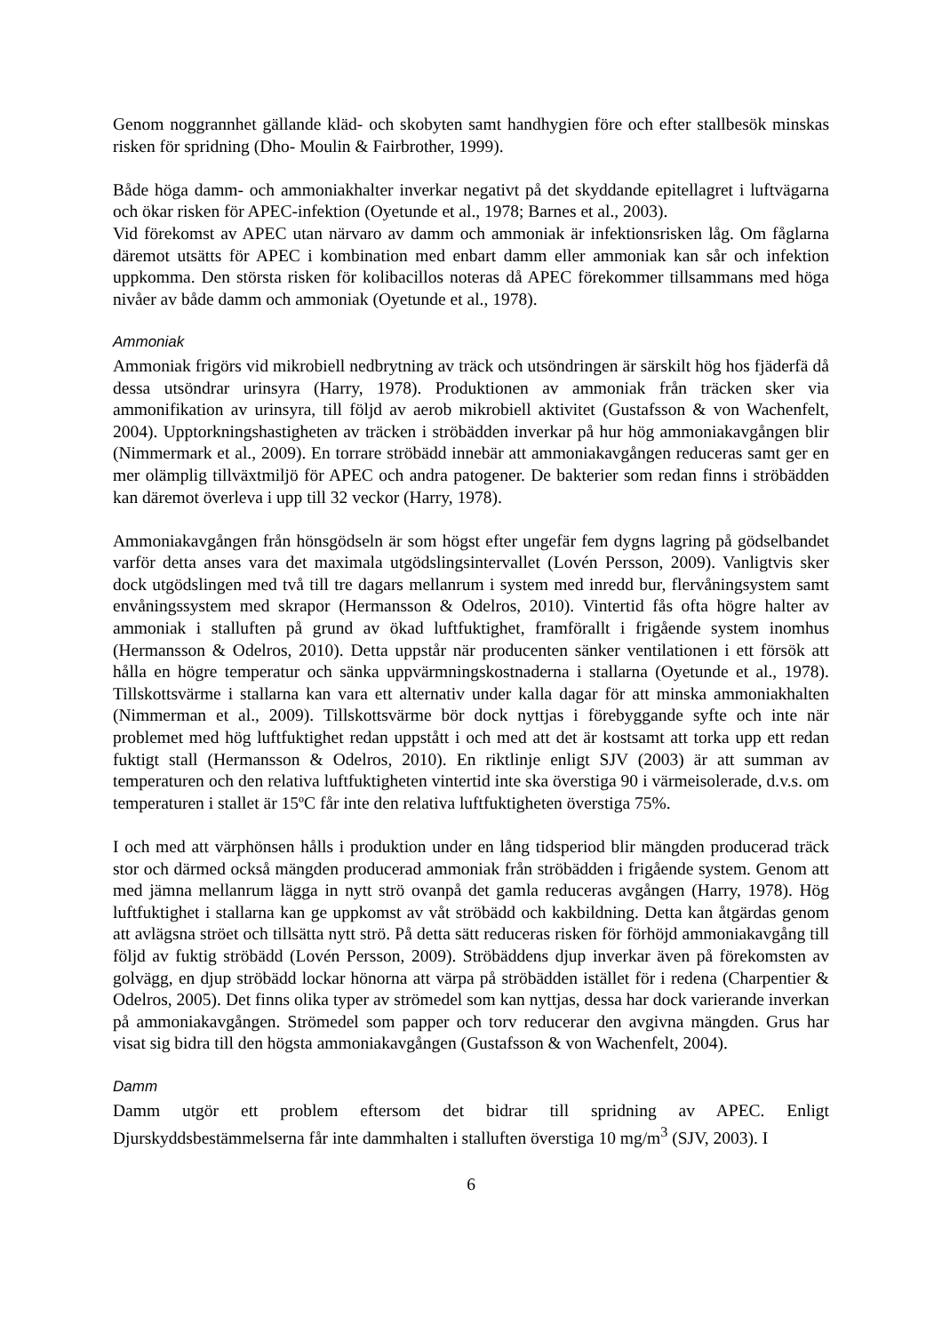Genom noggrannhet gällande kläd- och skobyten samt handhygien före och efter stallbesök minskas risken för spridning (Dho- Moulin & Fairbrother, 1999).
Både höga damm- och ammoniakhalter inverkar negativt på det skyddande epitellagret i luftvägarna och ökar risken för APEC-infektion (Oyetunde et al., 1978; Barnes et al., 2003).
Vid förekomst av APEC utan närvaro av damm och ammoniak är infektionsrisken låg. Om fåglarna däremot utsätts för APEC i kombination med enbart damm eller ammoniak kan sår och infektion uppkomma. Den största risken för kolibacillos noteras då APEC förekommer tillsammans med höga nivåer av både damm och ammoniak (Oyetunde et al., 1978).
Ammoniak
Ammoniak frigörs vid mikrobiell nedbrytning av träck och utsöndringen är särskilt hög hos fjäderfä då dessa utsöndrar urinsyra (Harry, 1978). Produktionen av ammoniak från träcken sker via ammonifikation av urinsyra, till följd av aerob mikrobiell aktivitet (Gustafsson & von Wachenfelt, 2004). Upptorkningshastigheten av träcken i ströbädden inverkar på hur hög ammoniakavgången blir (Nimmermark et al., 2009). En torrare ströbädd innebär att ammoniakavgången reduceras samt ger en mer olämplig tillväxtmiljö för APEC och andra patogener. De bakterier som redan finns i ströbädden kan däremot överleva i upp till 32 veckor (Harry, 1978).
Ammoniakavgången från hönsgödseln är som högst efter ungefär fem dygns lagring på gödselbandet varför detta anses vara det maximala utgödslingsintervallet (Lovén Persson, 2009). Vanligtvis sker dock utgödslingen med två till tre dagars mellanrum i system med inredd bur, flervåningsystem samt envåningssystem med skrapor (Hermansson & Odelros, 2010). Vintertid fås ofta högre halter av ammoniak i stalluften på grund av ökad luftfuktighet, framförallt i frigående system inomhus (Hermansson & Odelros, 2010). Detta uppstår när producenten sänker ventilationen i ett försök att hålla en högre temperatur och sänka uppvärmningskostnaderna i stallarna (Oyetunde et al., 1978). Tillskottsvärme i stallarna kan vara ett alternativ under kalla dagar för att minska ammoniakhalten (Nimmerman et al., 2009). Tillskottsvärme bör dock nyttjas i förebyggande syfte och inte när problemet med hög luftfuktighet redan uppstått i och med att det är kostsamt att torka upp ett redan fuktigt stall (Hermansson & Odelros, 2010). En riktlinje enligt SJV (2003) är att summan av temperaturen och den relativa luftfuktigheten vintertid inte ska överstiga 90 i värmeisolerade, d.v.s. om temperaturen i stallet är 15ºC får inte den relativa luftfuktigheten överstiga 75%.
I och med att värphönsen hålls i produktion under en lång tidsperiod blir mängden producerad träck stor och därmed också mängden producerad ammoniak från ströbädden i frigående system. Genom att med jämna mellanrum lägga in nytt strö ovanpå det gamla reduceras avgången (Harry, 1978). Hög luftfuktighet i stallarna kan ge uppkomst av våt ströbädd och kakbildning. Detta kan åtgärdas genom att avlägsna ströet och tillsätta nytt strö. På detta sätt reduceras risken för förhöjd ammoniakavgång till följd av fuktig ströbädd (Lovén Persson, 2009). Ströbäddens djup inverkar även på förekomsten av golvägg, en djup ströbädd lockar hönorna att värpa på ströbädden istället för i redena (Charpentier & Odelros, 2005). Det finns olika typer av strömedel som kan nyttjas, dessa har dock varierande inverkan på ammoniakavgången. Strömedel som papper och torv reducerar den avgivna mängden. Grus har visat sig bidra till den högsta ammoniakavgången (Gustafsson & von Wachenfelt, 2004).
Damm
Damm utgör ett problem eftersom det bidrar till spridning av APEC. Enligt Djurskyddsbestämmelserna får inte dammhalten i stalluften överstiga 10 mg/m<sup>3</sup> (SJV, 2003). I
6